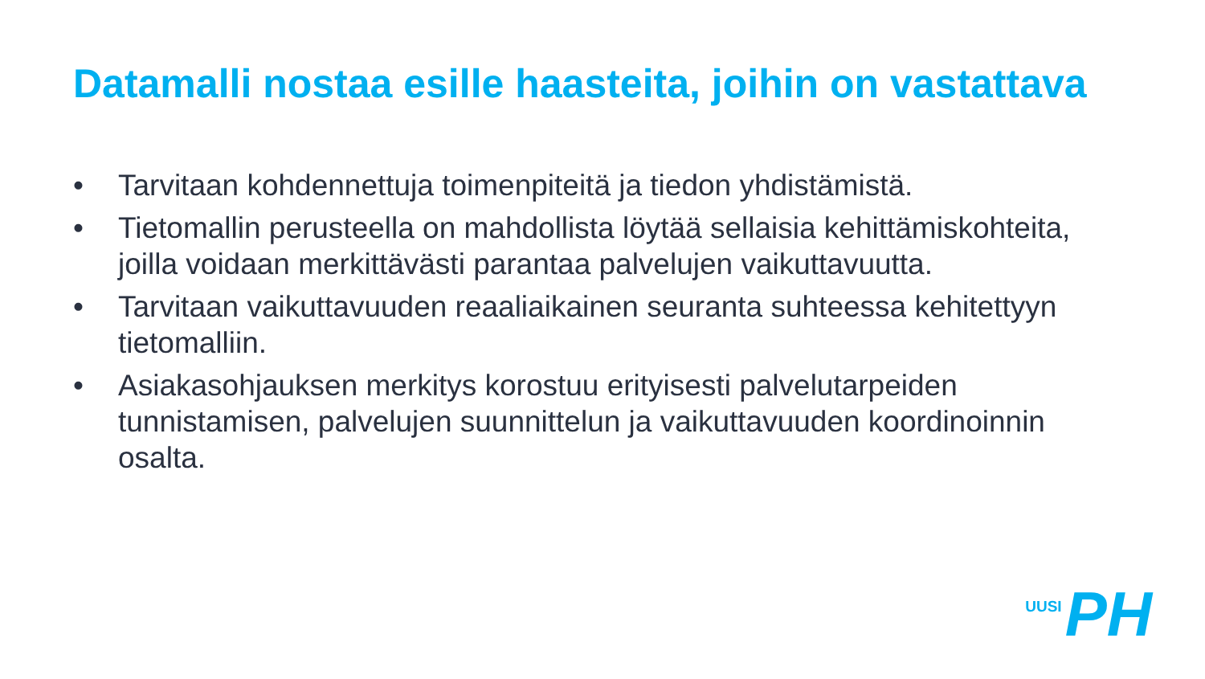Datamalli nostaa esille haasteita, joihin on vastattava
• Tarvitaan kohdennettuja toimenpiteitä ja tiedon yhdistämistä.
• Tietomallin perusteella on mahdollista löytää sellaisia kehittämiskohteita, joilla voidaan merkittävästi parantaa palvelujen vaikuttavuutta.
• Tarvitaan vaikuttavuuden reaaliaikainen seuranta suhteessa kehitettyyn tietomalliin.
• Asiakasohjauksen merkitys korostuu erityisesti palvelutarpeiden tunnistamisen, palvelujen suunnittelun ja vaikuttavuuden koordinoinnin osalta.
UUSI PH